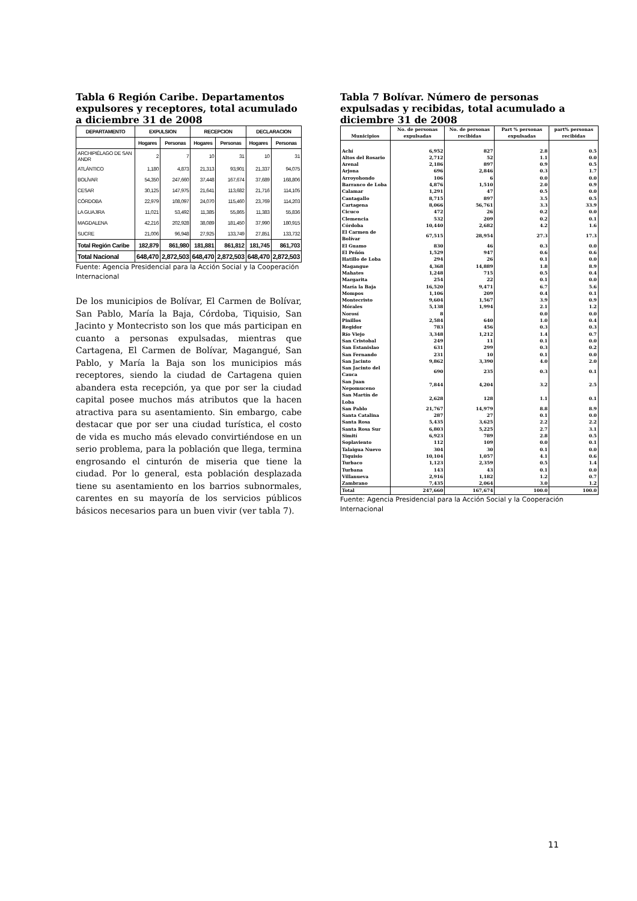Tabla 6 Región Caribe. Departamentos expulsores y receptores, total acumulado a diciembre 31 de 2008
| DEPARTAMENTO | EXPULSION | | RECEPCION | | DECLARACION | |
| --- | --- | --- | --- | --- | --- | --- |
| | Hogares | Personas | Hogares | Personas | Hogares | Personas |
| ARCHIPIÉLAGO DE SAN ANDR | 2 | 7 | 10 | 31 | 10 | 31 |
| ATLÁNTICO | 1,180 | 4,873 | 21,313 | 93,901 | 21,337 | 94,075 |
| BOLÍVAR | 54,350 | 247,660 | 37,448 | 167,674 | 37,689 | 168,806 |
| CESAR | 30,125 | 147,975 | 21,641 | 113,682 | 21,716 | 114,105 |
| CÓRDOBA | 22,979 | 108,097 | 24,070 | 115,460 | 23,769 | 114,203 |
| LA GUAJIRA | 11,021 | 53,492 | 11,385 | 55,865 | 11,383 | 55,836 |
| MAGDALENA | 42,216 | 202,928 | 38,089 | 181,450 | 37,990 | 180,915 |
| SUCRE | 21,006 | 96,948 | 27,925 | 133,749 | 27,851 | 133,732 |
| Total Región Caribe | 182,879 | 861,980 | 181,881 | 861,812 | 181,745 | 861,703 |
| Total Nacional | 648,470 | 2,872,503 | 648,470 | 2,872,503 | 648,470 | 2,872,503 |
Fuente: Agencia Presidencial para la Acción Social y la Cooperación Internacional
De los municipios de Bolívar, El Carmen de Bolívar, San Pablo, María la Baja, Córdoba, Tiquisio, San Jacinto y Montecristo son los que más participan en cuanto a personas expulsadas, mientras que Cartagena, El Carmen de Bolívar, Magangué, San Pablo, y María la Baja son los municipios más receptores, siendo la ciudad de Cartagena quien abandera esta recepción, ya que por ser la ciudad capital posee muchos más atributos que la hacen atractiva para su asentamiento. Sin embargo, cabe destacar que por ser una ciudad turística, el costo de vida es mucho más elevado convirtiéndose en un serio problema, para la población que llega, termina engrosando el cinturón de miseria que tiene la ciudad. Por lo general, esta población desplazada tiene su asentamiento en los barrios subnormales, carentes en su mayoría de los servicios públicos básicos necesarios para un buen vivir (ver tabla 7).
Tabla 7 Bolívar. Número de personas expulsadas y recibidas, total acumulado a diciembre 31 de 2008
| Municipios | No. de personas expulsadas | No. de personas recibidas | Part % personas expulsadas | part% personas recibidas |
| --- | --- | --- | --- | --- |
| Achí | 6,952 | 827 | 2.8 | 0.5 |
| Altos del Rosario | 2,712 | 52 | 1.1 | 0.0 |
| Arenal | 2,186 | 897 | 0.9 | 0.5 |
| Arjona | 696 | 2,846 | 0.3 | 1.7 |
| Arroyohondo | 106 | 6 | 0.0 | 0.0 |
| Barranco de Loba | 4,876 | 1,510 | 2.0 | 0.9 |
| Calamar | 1,291 | 47 | 0.5 | 0.0 |
| Cantagallo | 8,715 | 897 | 3.5 | 0.5 |
| Cartagena | 8,066 | 56,761 | 3.3 | 33.9 |
| Cicuco | 472 | 26 | 0.2 | 0.0 |
| Clemencia | 532 | 209 | 0.2 | 0.1 |
| Córdoba | 10,440 | 2,682 | 4.2 | 1.6 |
| El Carmen de Bolívar | 67,515 | 28,954 | 27.3 | 17.3 |
| El Guamo | 830 | 46 | 0.3 | 0.0 |
| El Peñón | 1,529 | 947 | 0.6 | 0.6 |
| Hatillo de Loba | 294 | 26 | 0.1 | 0.0 |
| Magangue | 4,368 | 14,889 | 1.8 | 8.9 |
| Mahates | 1,248 | 715 | 0.5 | 0.4 |
| Margarita | 254 | 22 | 0.1 | 0.0 |
| María la Baja | 16,520 | 9,471 | 6.7 | 5.6 |
| Mompos | 1,106 | 209 | 0.4 | 0.1 |
| Montecristo | 9,604 | 1,567 | 3.9 | 0.9 |
| Mórales | 5,138 | 1,994 | 2.1 | 1.2 |
| Norosí | 8 | | 0.0 | 0.0 |
| Pinillos | 2,584 | 640 | 1.0 | 0.4 |
| Regidor | 783 | 456 | 0.3 | 0.3 |
| Río Viejo | 3,348 | 1,212 | 1.4 | 0.7 |
| San Cristobal | 249 | 11 | 0.1 | 0.0 |
| San Estanislao | 631 | 299 | 0.3 | 0.2 |
| San Fernando | 231 | 10 | 0.1 | 0.0 |
| San Jacinto | 9,862 | 3,390 | 4.0 | 2.0 |
| San Jacinto del Cauca | 690 | 235 | 0.3 | 0.1 |
| San Juan Nepomuceno | 7,844 | 4,204 | 3.2 | 2.5 |
| San Martín de Loba | 2,628 | 128 | 1.1 | 0.1 |
| San Pablo | 21,767 | 14,979 | 8.8 | 8.9 |
| Santa Catalina | 287 | 27 | 0.1 | 0.0 |
| Santa Rosa | 5,435 | 3,625 | 2.2 | 2.2 |
| Santa Rosa Sur | 6,803 | 5,225 | 2.7 | 3.1 |
| Simití | 6,923 | 789 | 2.8 | 0.5 |
| Soplaviento | 112 | 109 | 0.0 | 0.1 |
| Talaigua Nuevo | 304 | 30 | 0.1 | 0.0 |
| Tiquisio | 10,104 | 1,057 | 4.1 | 0.6 |
| Turbaco | 1,123 | 2,359 | 0.5 | 1.4 |
| Turbana | 143 | 43 | 0.1 | 0.0 |
| Villanueva | 2,916 | 1,182 | 1.2 | 0.7 |
| Zambrano | 7,435 | 2,064 | 3.0 | 1.2 |
| Total | 247,660 | 167,674 | 100.0 | 100.0 |
Fuente: Agencia Presidencial para la Acción Social y la Cooperación Internacional
11